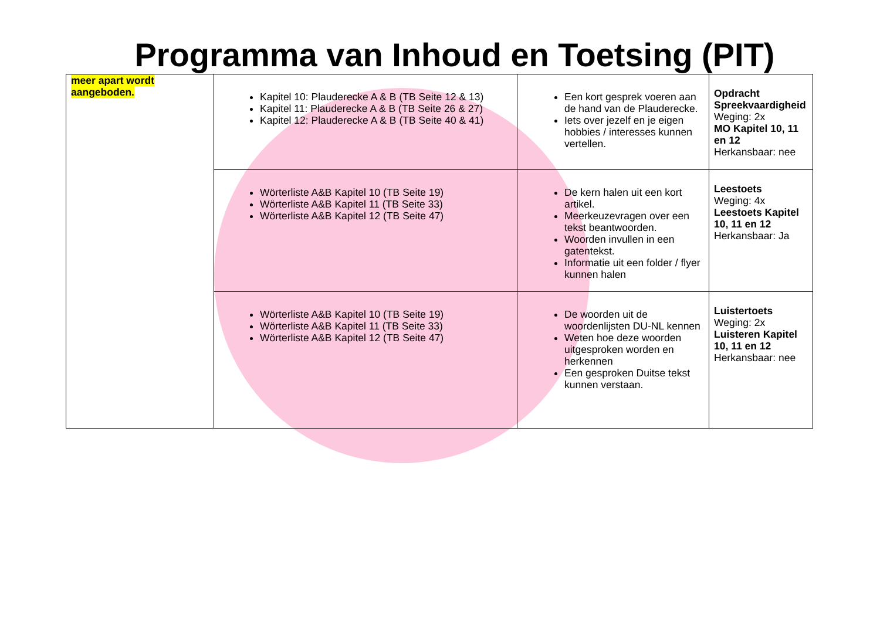Programma van Inhoud en Toetsing (PIT)
| meer apart wordt aangeboden. | Kapitel 10: Plauderecke A & B (TB Seite 12 & 13) Kapitel 11: Plauderecke A & B (TB Seite 26 & 27) Kapitel 12: Plauderecke A & B (TB Seite 40 & 41) | Een kort gesprek voeren aan de hand van de Plauderecke. Iets over jezelf en je eigen hobbies / interesses kunnen vertellen. | Opdracht Spreekvaardigheid Weging: 2x MO Kapitel 10, 11 en 12 Herkansbaar: nee |
| | Wörterliste A&B Kapitel 10 (TB Seite 19) Wörterliste A&B Kapitel 11 (TB Seite 33) Wörterliste A&B Kapitel 12 (TB Seite 47) | De kern halen uit een kort artikel. Meerkeuzevragen over een tekst beantwoorden. Woorden invullen in een gatentekst. Informatie uit een folder / flyer kunnen halen | Leestoets Weging: 4x Leestoets Kapitel 10, 11 en 12 Herkansbaar: Ja |
| | Wörterliste A&B Kapitel 10 (TB Seite 19) Wörterliste A&B Kapitel 11 (TB Seite 33) Wörterliste A&B Kapitel 12 (TB Seite 47) | De woorden uit de woordenlijsten DU-NL kennen Weten hoe deze woorden uitgesproken worden en herkennen Een gesproken Duitse tekst kunnen verstaan. | Luistertoets Weging: 2x Luisteren Kapitel 10, 11 en 12 Herkansbaar: nee |